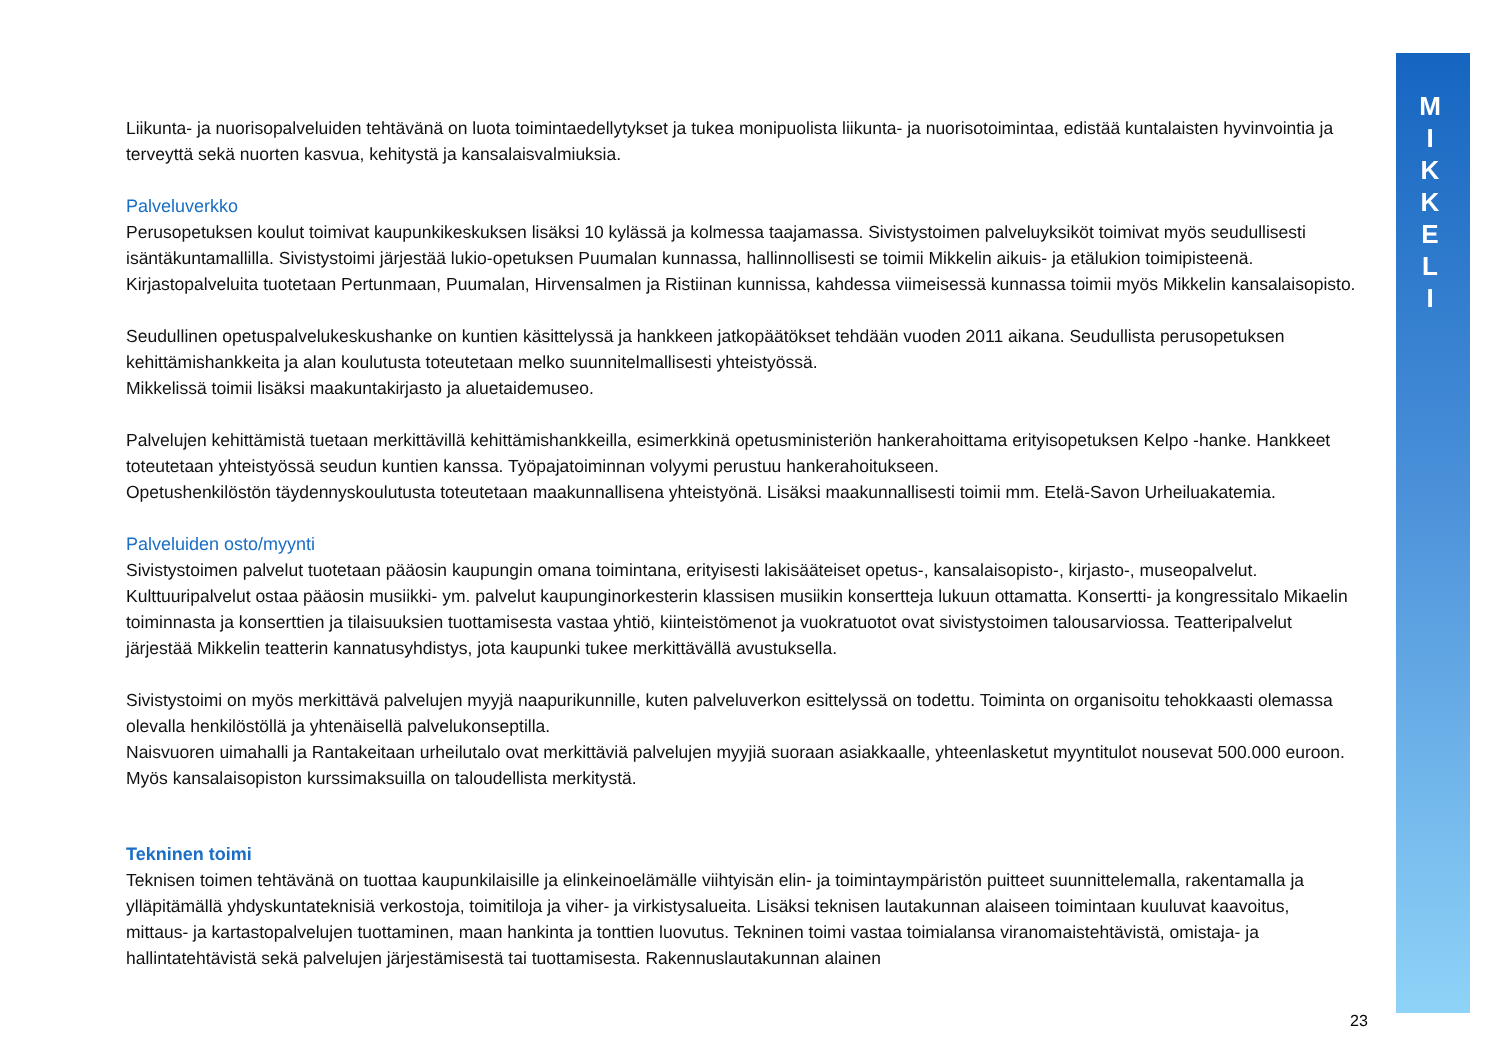M
I
K
K
E
L
I
Liikunta- ja nuorisopalveluiden tehtävänä on luota toimintaedellytykset ja tukea monipuolista liikunta- ja nuorisotoimintaa, edistää kuntalaisten hyvinvointia ja terveyttä sekä nuorten kasvua, kehitystä ja kansalaisvalmiuksia.
Palveluverkko
Perusopetuksen koulut toimivat kaupunkikeskuksen lisäksi 10 kylässä ja kolmessa taajamassa. Sivistystoimen palveluyksiköt toimivat myös seudullisesti isäntäkuntamallilla. Sivistystoimi järjestää lukio-opetuksen Puumalan kunnassa, hallinnollisesti se toimii Mikkelin aikuis- ja etälukion toimipisteenä. Kirjastopalveluita tuotetaan Pertunmaan, Puumalan, Hirvensalmen ja Ristiinan kunnissa, kahdessa viimeisessä kunnassa toimii myös Mikkelin kansalaisopisto.
Seudullinen opetuspalvelukeskushanke on kuntien käsittelyssä ja hankkeen jatkopäätökset tehdään vuoden 2011 aikana. Seudullista perusopetuksen kehittämishankkeita ja alan koulutusta toteutetaan melko suunnitelmallisesti yhteistyössä.
Mikkelissä toimii lisäksi maakuntakirjasto ja aluetaidemuseo.
Palvelujen kehittämistä tuetaan merkittävillä kehittämishankkeilla, esimerkkinä opetusministeriön hankerahoittama erityisopetuksen Kelpo -hanke. Hankkeet toteutetaan yhteistyössä seudun kuntien kanssa. Työpajatoiminnan volyymi perustuu hankerahoitukseen.
Opetushenkilöstön täydennyskoulutusta toteutetaan maakunnallisena yhteistyönä. Lisäksi maakunnallisesti toimii mm. Etelä-Savon Urheiluakatemia.
Palveluiden osto/myynti
Sivistystoimen palvelut tuotetaan pääosin kaupungin omana toimintana, erityisesti lakisääteiset opetus-, kansalaisopisto-, kirjasto-, museopalvelut. Kulttuuripalvelut ostaa pääosin musiikki- ym. palvelut kaupunginorkesterin klassisen musiikin konsertteja lukuun ottamatta. Konsertti- ja kongressitalo Mikaelin toiminnasta ja konserttien ja tilaisuuksien tuottamisesta vastaa yhtiö, kiinteistömenot ja vuokratuotot ovat sivistystoimen talousarviossa. Teatteripalvelut järjestää Mikkelin teatterin kannatusyhdistys, jota kaupunki tukee merkittävällä avustuksella.
Sivistystoimi on myös merkittävä palvelujen myyjä naapurikunnille, kuten palveluverkon esittelyssä on todettu. Toiminta on organisoitu tehokkaasti olemassa olevalla henkilöstöllä ja yhtenäisellä palvelukonseptilla.
Naisvuoren uimahalli ja Rantakeitaan urheilutalo ovat merkittäviä palvelujen myyjiä suoraan asiakkaalle, yhteenlasketut myyntitulot nousevat 500.000 euroon. Myös kansalaisopiston kurssimaksuilla on taloudellista merkitystä.
Tekninen toimi
Teknisen toimen tehtävänä on tuottaa kaupunkilaisille ja elinkeinoelämälle viihtyisän elin- ja toimintaympäristön puitteet suunnittelemalla, rakentamalla ja ylläpitämällä yhdyskuntateknisiä verkostoja, toimitiloja ja viher- ja virkistysalueita. Lisäksi teknisen lautakunnan alaiseen toimintaan kuuluvat kaavoitus, mittaus- ja kartastopalvelujen tuottaminen, maan hankinta ja tonttien luovutus. Tekninen toimi vastaa toimialansa viranomaistehtävistä, omistaja- ja hallintatehtävistä sekä palvelujen järjestämisestä tai tuottamisesta. Rakennuslautakunnan alainen
23